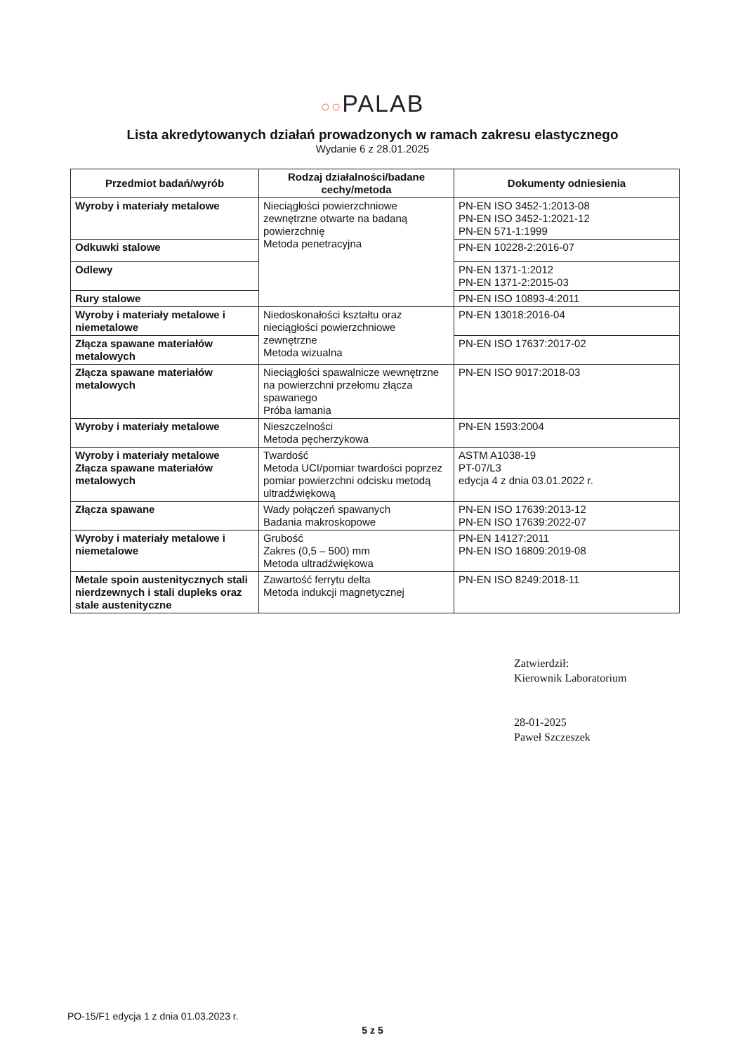○○PALAB
Lista akredytowanych działań prowadzonych w ramach zakresu elastycznego
Wydanie 6 z 28.01.2025
| Przedmiot badań/wyrób | Rodzaj działalności/badane cechy/metoda | Dokumenty odniesienia |
| --- | --- | --- |
| Wyroby i materiały metalowe | Nieciągłości powierzchniowe zewnętrzne otwarte na badaną powierzchnię Metoda penetracyjna | PN-EN ISO 3452-1:2013-08 PN-EN ISO 3452-1:2021-12 PN-EN 571-1:1999 |
| Odkuwki stalowe | | PN-EN 10228-2:2016-07 |
| Odlewy | | PN-EN 1371-1:2012 PN-EN 1371-2:2015-03 |
| Rury stalowe | | PN-EN ISO 10893-4:2011 |
| Wyroby i materiały metalowe i niemetalowe | Niedoskonałości kształtu oraz nieciągłości powierzchniowe zewnętrzne Metoda wizualna | PN-EN 13018:2016-04 |
| Złącza spawane materiałów metalowych | | PN-EN ISO 17637:2017-02 |
| Złącza spawane materiałów metalowych | Nieciągłości spawalnicze wewnętrzne na powierzchni przełomu złącza spawanego Próba łamania | PN-EN ISO 9017:2018-03 |
| Wyroby i materiały metalowe | Nieszczelności Metoda pęcherzykowa | PN-EN 1593:2004 |
| Wyroby i materiały metalowe Złącza spawane materiałów metalowych | Twardość Metoda UCI/pomiar twardości poprzez pomiar powierzchni odcisku metodą ultradźwiękową | ASTM A1038-19 PT-07/L3 edycja 4 z dnia 03.01.2022 r. |
| Złącza spawane | Wady połączeń spawanych Badania makroskopowe | PN-EN ISO 17639:2013-12 PN-EN ISO 17639:2022-07 |
| Wyroby i materiały metalowe i niemetalowe | Grubość Zakres (0,5 – 500) mm Metoda ultradźwiękowa | PN-EN 14127:2011 PN-EN ISO 16809:2019-08 |
| Metale spoin austenitycznych stali nierdzewnych i stali dupleks oraz stale austenityczne | Zawartość ferrytu delta Metoda indukcji magnetycznej | PN-EN ISO 8249:2018-11 |
Zatwierdził:
Kierownik Laboratorium
28-01-2025
Paweł Szczeszek
PO-15/F1 edycja 1 z dnia 01.03.2023 r.
5 z 5